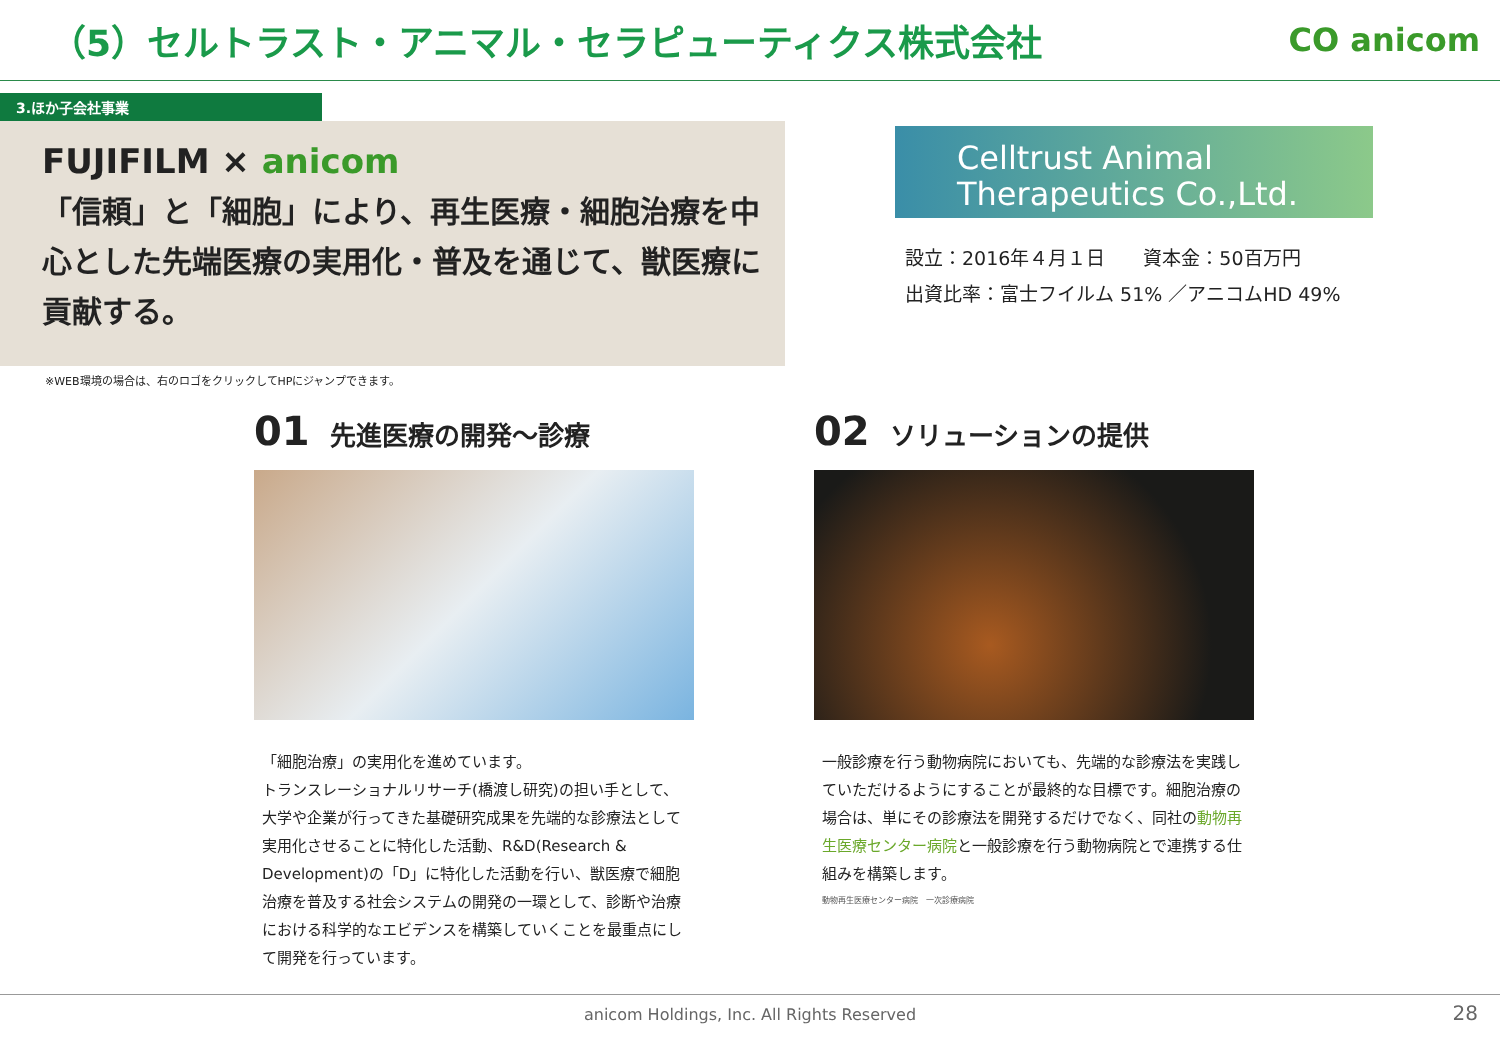（5）セルトラスト・アニマル・セラピューティクス株式会社
CO anicom
3.ほか子会社事業
FUJIFILM × anicom
「信頼」と「細胞」により、再生医療・細胞治療を中心とした先端医療の実用化・普及を通じて、獣医療に貢献する。
Celltrust Animal
Therapeutics Co.,Ltd.
設立：2016年４月１日　　資本金：50百万円
出資比率：富士フイルム 51% ／アニコムHD 49%
※WEB環境の場合は、右のロゴをクリックしてHPにジャンプできます。
01 先進医療の開発～診療
「細胞治療」の実用化を進めています。
トランスレーショナルリサーチ(橋渡し研究)の担い手として、大学や企業が行ってきた基礎研究成果を先端的な診療法として実用化させることに特化した活動、R&D(Research & Development)の「D」に特化した活動を行い、獣医療で細胞治療を普及する社会システムの開発の一環として、診断や治療における科学的なエビデンスを構築していくことを最重点にして開発を行っています。
02 ソリューションの提供
一般診療を行う動物病院においても、先端的な診療法を実践していただけるようにすることが最終的な目標です。細胞治療の場合は、単にその診療法を開発するだけでなく、同社の動物再生医療センター病院と一般診療を行う動物病院とで連携する仕組みを構築します。
動物再生医療センター病院　一次診療病院
anicom Holdings, Inc. All Rights Reserved 28